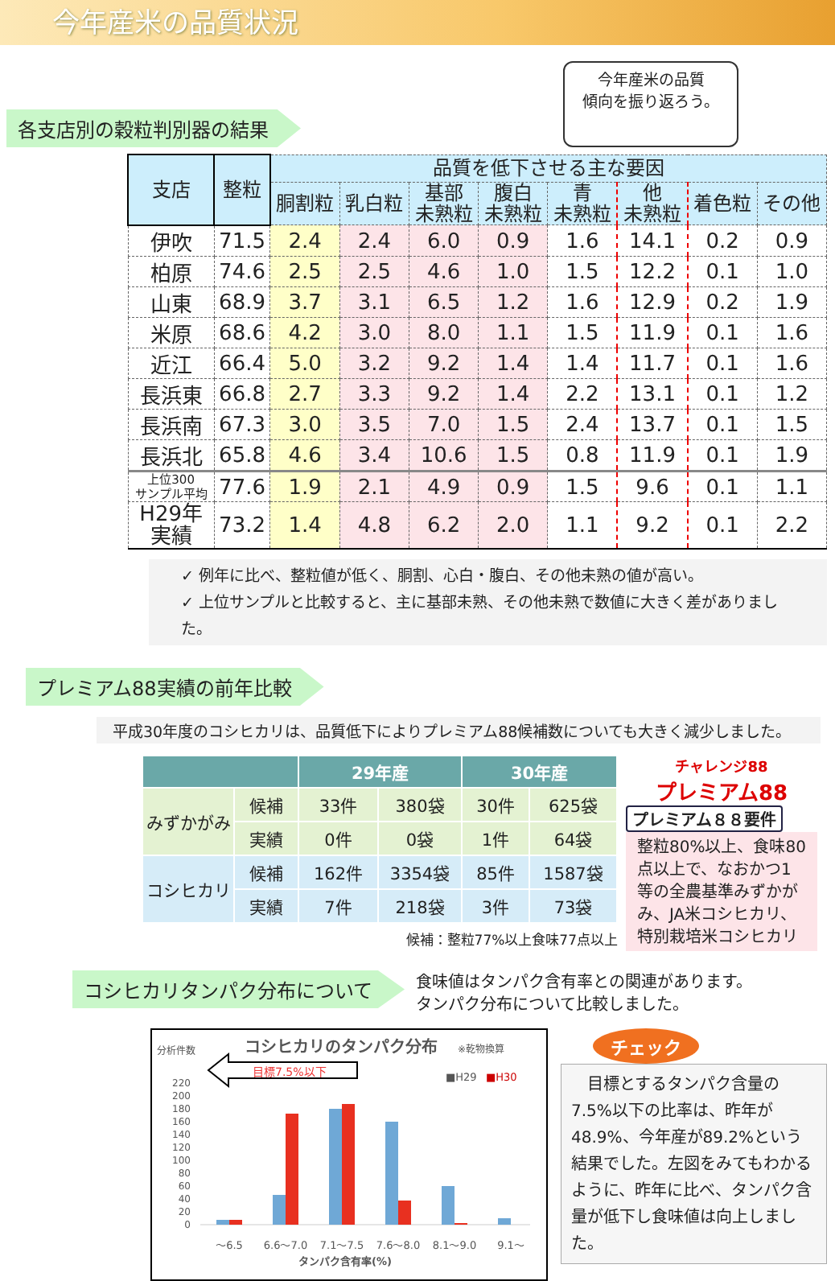今年産米の品質状況
各支店別の穀粒判別器の結果
今年産米の品質
傾向を振り返ろう。
| 支店 | 整粒 | 品質を低下させる主な要因 | | | | | | | |
| --- | --- | --- | --- | --- | --- | --- | --- | --- | --- |
| | | 胴割粒 | 乳白粒 | 基部 未熟粒 | 腹白 未熟粒 | 青 未熟粒 | 他 未熟粒 | 着色粒 | その他 |
| 伊吹 | 71.5 | 2.4 | 2.4 | 6.0 | 0.9 | 1.6 | 14.1 | 0.2 | 0.9 |
| 柏原 | 74.6 | 2.5 | 2.5 | 4.6 | 1.0 | 1.5 | 12.2 | 0.1 | 1.0 |
| 山東 | 68.9 | 3.7 | 3.1 | 6.5 | 1.2 | 1.6 | 12.9 | 0.2 | 1.9 |
| 米原 | 68.6 | 4.2 | 3.0 | 8.0 | 1.1 | 1.5 | 11.9 | 0.1 | 1.6 |
| 近江 | 66.4 | 5.0 | 3.2 | 9.2 | 1.4 | 1.4 | 11.7 | 0.1 | 1.6 |
| 長浜東 | 66.8 | 2.7 | 3.3 | 9.2 | 1.4 | 2.2 | 13.1 | 0.1 | 1.2 |
| 長浜南 | 67.3 | 3.0 | 3.5 | 7.0 | 1.5 | 2.4 | 13.7 | 0.1 | 1.5 |
| 長浜北 | 65.8 | 4.6 | 3.4 | 10.6 | 1.5 | 0.8 | 11.9 | 0.1 | 1.9 |
| 上位300 サンプル平均 | 77.6 | 1.9 | 2.1 | 4.9 | 0.9 | 1.5 | 9.6 | 0.1 | 1.1 |
| H29年 実績 | 73.2 | 1.4 | 4.8 | 6.2 | 2.0 | 1.1 | 9.2 | 0.1 | 2.2 |
✓ 例年に比べ、整粒値が低く、胴割、心白・腹白、その他未熟の値が高い。
✓ 上位サンプルと比較すると、主に基部未熟、その他未熟で数値に大きく差がありました。
プレミアム88実績の前年比較
平成30年度のコシヒカリは、品質低下によりプレミアム88候補数についても大きく減少しました。
| | | 29年産 | | 30年産 | |
| --- | --- | --- | --- | --- | --- |
| みずかがみ | 候補 | 33件 | 380袋 | 30件 | 625袋 |
| | 実績 | 0件 | 0袋 | 1件 | 64袋 |
| コシヒカリ | 候補 | 162件 | 3354袋 | 85件 | 1587袋 |
| | 実績 | 7件 | 218袋 | 3件 | 73袋 |
候補：整粒77%以上食味77点以上
チャレンジ88
プレミアム88
プレミアム８８要件
整粒80%以上、食味80点以上で、なおかつ1等の全農基準みずかがみ、JA米コシヒカリ、特別栽培米コシヒカリ
コシヒカリタンパク分布について
食味値はタンパク含有率との関連があります。
タンパク分布について比較しました。
コシヒカリのタンパク分布
※乾物換算
分析件数
■H29
■H30
目標7.5%以下
220
200
180
160
140
120
100
80
60
40
20
0
～6.5
6.6～7.0
7.1～7.5
7.6～8.0
8.1～9.0
9.1～
タンパク含有率(%)
チェック
　目標とするタンパク含量の7.5%以下の比率は、昨年が48.9%、今年産が89.2%という結果でした。左図をみてもわかるように、昨年に比べ、タンパク含量が低下し食味値は向上しました。